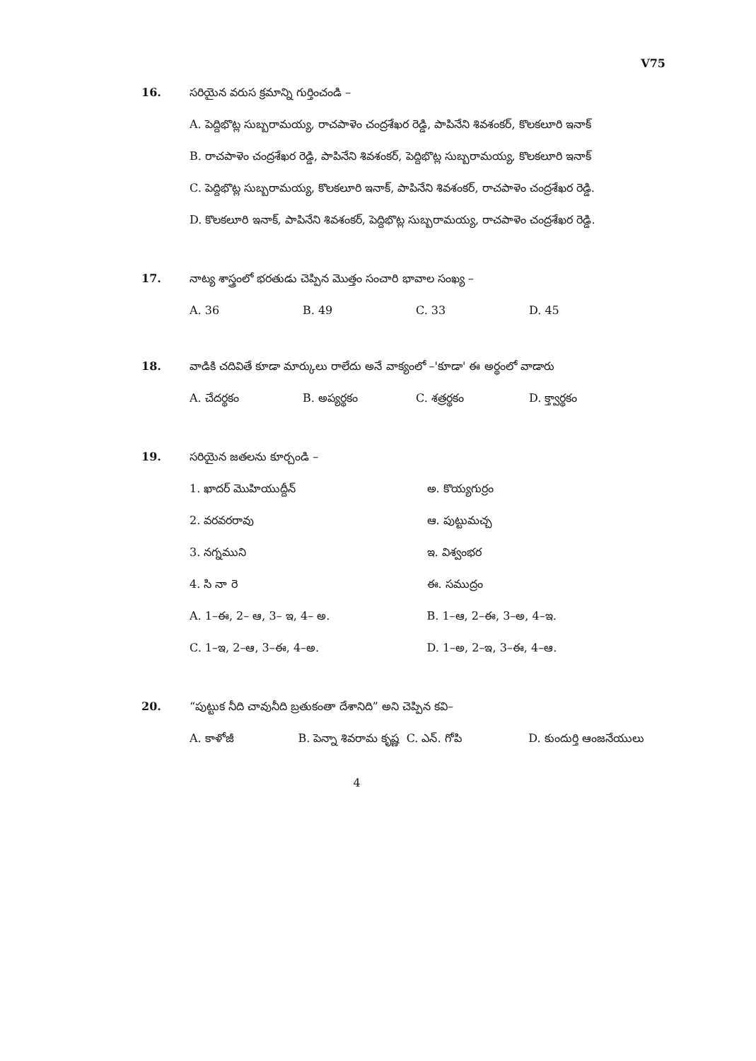V75
16. సరియైన వరుస క్రమాన్ని గుర్తించండి –
A. పెద్దిభొట్ల సుబ్బరామయ్య, రాచపాళెం చంద్రశేఖర రెడ్డి, పాపినేని శివశంకర్, కొలకలూరి ఇనాక్
B. రాచపాళెం చంద్రశేఖర రెడ్డి, పాపినేని శివశంకర్, పెద్దిభొట్ల సుబ్బరామయ్య, కొలకలూరి ఇనాక్
C. పెద్దిభొట్ల సుబ్బరామయ్య, కొలకలూరి ఇనాక్, పాపినేని శివశంకర్, రాచపాళెం చంద్రశేఖర రెడ్డి.
D. కొలకలూరి ఇనాక్, పాపినేని శివశంకర్, పెద్దిభొట్ల సుబ్బరామయ్య, రాచపాళెం చంద్రశేఖర రెడ్డి.
17. నాట్య శాస్త్రంలో భరతుడు చెప్పిన మొత్తం సంచారి భావాల సంఖ్య –
A. 36 B. 49 C. 33 D. 45
18. వాడికి చదివితే కూడా మార్కులు రాలేదు అనే వాక్యంలో –'కూడా' ఈ అర్థంలో వాడారు
A. చేదర్థకం B. అప్యర్థకం C. శత్రర్థకం D. క్త్వార్థకం
19. సరియైన జతలను కూర్చండి –
1. ఖాదర్ మొహియుద్దీన్ అ. కొయ్యగుర్రం
2. వరవరరావు ఆ. పుట్టుమచ్చ
3. నగ్నముని ఇ. విశ్వంభర
4. సి నా రె ఈ. సముద్రం
A. 1–ఈ, 2– ఆ, 3– ఇ, 4– అ. B. 1–ఆ, 2–ఈ, 3–అ, 4–ఇ.
C. 1–ఇ, 2–ఆ, 3–ఈ, 4–అ. D. 1–అ, 2–ఇ, 3–ఈ, 4–ఆ.
20. “పుట్టుక నీది చావునీది బ్రతుకంతా దేశానిది” అని చెప్పిన కవి–
A. కాళోజీ B. పెన్నా శివరామ కృష్ణ C. ఎన్. గోపి D. కుందుర్తి ఆంజనేయులు
4